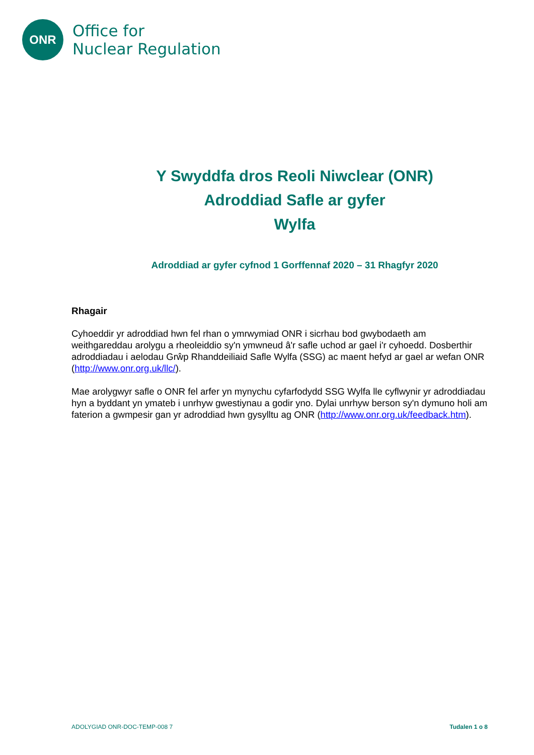ONR
Office for
Nuclear Regulation
Y Swyddfa dros Reoli Niwclear (ONR)
Adroddiad Safle ar gyfer
Wylfa
Adroddiad ar gyfer cyfnod 1 Gorffennaf 2020 – 31 Rhagfyr 2020
Rhagair
Cyhoeddir yr adroddiad hwn fel rhan o ymrwymiad ONR i sicrhau bod gwybodaeth am weithgareddau arolygu a rheoleiddio sy'n ymwneud â'r safle uchod ar gael i'r cyhoedd. Dosberthir adroddiadau i aelodau Grŵp Rhanddeiliaid Safle Wylfa (SSG) ac maent hefyd ar gael ar wefan ONR (http://www.onr.org.uk/llc/).
Mae arolygwyr safle o ONR fel arfer yn mynychu cyfarfodydd SSG Wylfa lle cyflwynir yr adroddiadau hyn a byddant yn ymateb i unrhyw gwestiynau a godir yno. Dylai unrhyw berson sy'n dymuno holi am faterion a gwmpesir gan yr adroddiad hwn gysylltu ag ONR (http://www.onr.org.uk/feedback.htm).
ADOLYGIAD ONR-DOC-TEMP-008 7 Tudalen 1 o 8